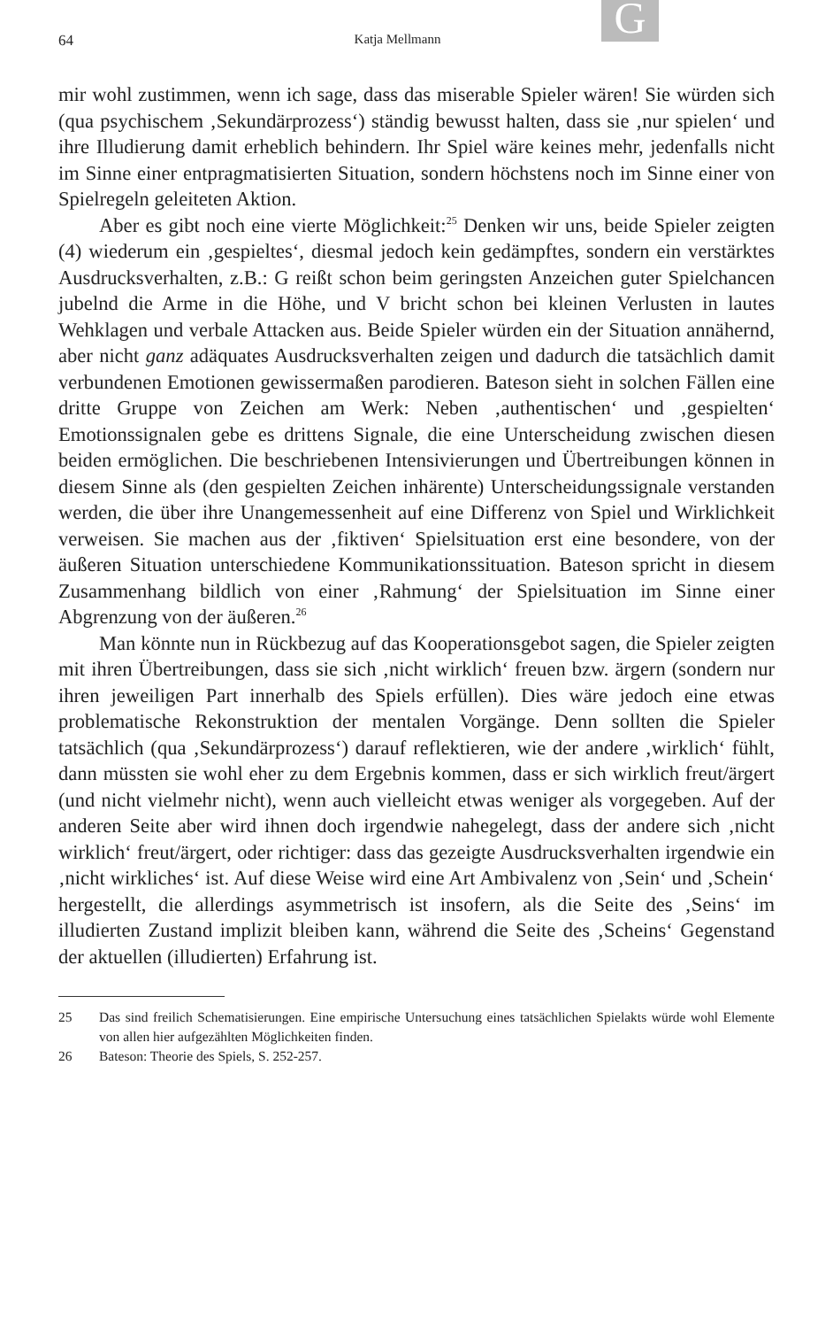G
64 Katja Mellmann
mir wohl zustimmen, wenn ich sage, dass das miserable Spieler wären! Sie würden sich (qua psychischem ‚Sekundärprozess‘) ständig bewusst halten, dass sie ‚nur spielen‘ und ihre Illudierung damit erheblich behindern. Ihr Spiel wäre keines mehr, jedenfalls nicht im Sinne einer entpragmatisierten Situation, sondern höchstens noch im Sinne einer von Spielregeln geleiteten Aktion.
Aber es gibt noch eine vierte Möglichkeit:<sup>25</sup> Denken wir uns, beide Spieler zeigten (4) wiederum ein ‚gespieltes‘, diesmal jedoch kein gedämpftes, sondern ein verstärktes Ausdrucksverhalten, z.B.: G reißt schon beim geringsten Anzeichen guter Spielchancen jubelnd die Arme in die Höhe, und V bricht schon bei kleinen Verlusten in lautes Wehklagen und verbale Attacken aus. Beide Spieler würden ein der Situation annähernd, aber nicht ganz adäquates Ausdrucksverhalten zeigen und dadurch die tatsächlich damit verbundenen Emotionen gewissermaßen parodieren. Bateson sieht in solchen Fällen eine dritte Gruppe von Zeichen am Werk: Neben ‚authentischen‘ und ‚gespielten‘ Emotionssignalen gebe es drittens Signale, die eine Unterscheidung zwischen diesen beiden ermöglichen. Die beschriebenen Intensivierungen und Übertreibungen können in diesem Sinne als (den gespielten Zeichen inhärente) Unterscheidungssignale verstanden werden, die über ihre Unangemessenheit auf eine Differenz von Spiel und Wirklichkeit verweisen. Sie machen aus der ‚fiktiven‘ Spielsituation erst eine besondere, von der äußeren Situation unterschiedene Kommunikationssituation. Bateson spricht in diesem Zusammenhang bildlich von einer ‚Rahmung‘ der Spielsituation im Sinne einer Abgrenzung von der äußeren.<sup>26</sup>
Man könnte nun in Rückbezug auf das Kooperationsgebot sagen, die Spieler zeigten mit ihren Übertreibungen, dass sie sich ‚nicht wirklich‘ freuen bzw. ärgern (sondern nur ihren jeweiligen Part innerhalb des Spiels erfüllen). Dies wäre jedoch eine etwas problematische Rekonstruktion der mentalen Vorgänge. Denn sollten die Spieler tatsächlich (qua ‚Sekundärprozess‘) darauf reflektieren, wie der andere ‚wirklich‘ fühlt, dann müssten sie wohl eher zu dem Ergebnis kommen, dass er sich wirklich freut/ärgert (und nicht vielmehr nicht), wenn auch vielleicht etwas weniger als vorgegeben. Auf der anderen Seite aber wird ihnen doch irgendwie nahegelegt, dass der andere sich ‚nicht wirklich‘ freut/ärgert, oder richtiger: dass das gezeigte Ausdrucksverhalten irgendwie ein ‚nicht wirkliches‘ ist. Auf diese Weise wird eine Art Ambivalenz von ‚Sein‘ und ‚Schein‘ hergestellt, die allerdings asymmetrisch ist insofern, als die Seite des ‚Seins‘ im illudierten Zustand implizit bleiben kann, während die Seite des ‚Scheins‘ Gegenstand der aktuellen (illudierten) Erfahrung ist.
25 Das sind freilich Schematisierungen. Eine empirische Untersuchung eines tatsächlichen Spielakts würde wohl Elemente von allen hier aufgezählten Möglichkeiten finden.
26 Bateson: Theorie des Spiels, S. 252-257.